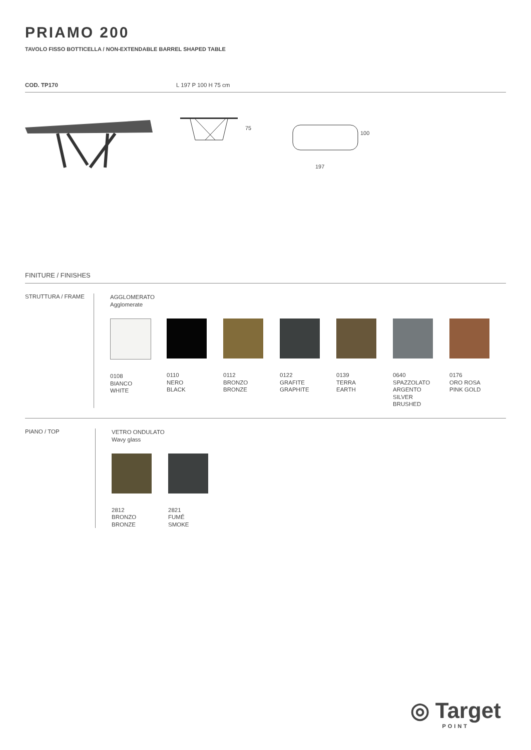PRIAMO 200
TAVOLO FISSO BOTTICELLA / NON-EXTENDABLE BARREL SHAPED TABLE
COD. TP170 L 197 P 100 H 75 cm
75
100
197
FINITURE / FINISHES
STRUTTURA / FRAME
AGGLOMERATO
Agglomerate
0108
BIANCO
WHITE
0110
NERO
BLACK
0112
BRONZO
BRONZE
0122
GRAFITE
GRAPHITE
0139
TERRA
EARTH
0640
SPAZZOLATO
ARGENTO
SILVER
BRUSHED
0176
ORO ROSA
PINK GOLD
PIANO / TOP
VETRO ONDULATO
Wavy glass
2812
BRONZO
BRONZE
2821
FUMÉ
SMOKE
◎ Target
POINT